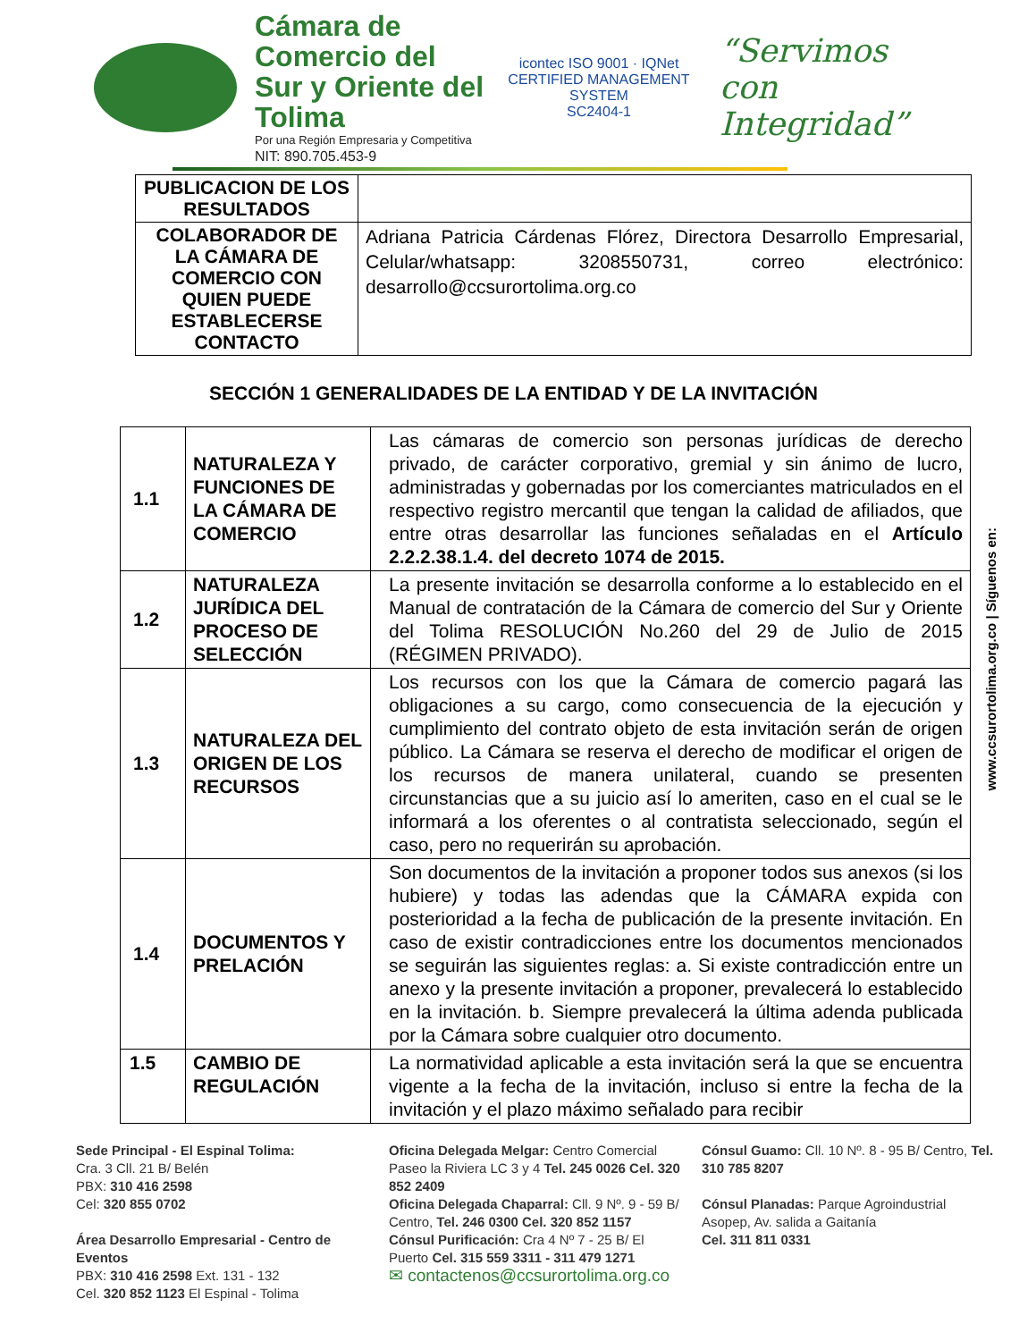Cámara de Comercio del Sur y Oriente del Tolima
Por una Región Empresaria y Competitiva
NIT: 890.705.453-9
icontec ISO 9001 · IQNet CERTIFIED MANAGEMENT SYSTEM
SC2404-1
“Servimos con Integridad”
| PUBLICACION DE LOS RESULTADOS | |
| COLABORADOR DE LA CÁMARA DE COMERCIO CON QUIEN PUEDE ESTABLECERSE CONTACTO | Adriana Patricia Cárdenas Flórez, Directora Desarrollo Empresarial, Celular/whatsapp: 3208550731, correo electrónico: desarrollo@ccsurortolima.org.co |
SECCIÓN 1 GENERALIDADES DE LA ENTIDAD Y DE LA INVITACIÓN
| 1.1 | NATURALEZA Y FUNCIONES DE LA CÁMARA DE COMERCIO | Las cámaras de comercio son personas jurídicas de derecho privado, de carácter corporativo, gremial y sin ánimo de lucro, administradas y gobernadas por los comerciantes matriculados en el respectivo registro mercantil que tengan la calidad de afiliados, que entre otras desarrollar las funciones señaladas en el Artículo 2.2.2.38.1.4. del decreto 1074 de 2015. |
| 1.2 | NATURALEZA JURÍDICA DEL PROCESO DE SELECCIÓN | La presente invitación se desarrolla conforme a lo establecido en el Manual de contratación de la Cámara de comercio del Sur y Oriente del Tolima RESOLUCIÓN No.260 del 29 de Julio de 2015 (RÉGIMEN PRIVADO). |
| 1.3 | NATURALEZA DEL ORIGEN DE LOS RECURSOS | Los recursos con los que la Cámara de comercio pagará las obligaciones a su cargo, como consecuencia de la ejecución y cumplimiento del contrato objeto de esta invitación serán de origen público. La Cámara se reserva el derecho de modificar el origen de los recursos de manera unilateral, cuando se presenten circunstancias que a su juicio así lo ameriten, caso en el cual se le informará a los oferentes o al contratista seleccionado, según el caso, pero no requerirán su aprobación. |
| 1.4 | DOCUMENTOS Y PRELACIÓN | Son documentos de la invitación a proponer todos sus anexos (si los hubiere) y todas las adendas que la CÁMARA expida con posterioridad a la fecha de publicación de la presente invitación. En caso de existir contradicciones entre los documentos mencionados se seguirán las siguientes reglas: a. Si existe contradicción entre un anexo y la presente invitación a proponer, prevalecerá lo establecido en la invitación. b. Siempre prevalecerá la última adenda publicada por la Cámara sobre cualquier otro documento. |
| 1.5 | CAMBIO DE REGULACIÓN | La normatividad aplicable a esta invitación será la que se encuentra vigente a la fecha de la invitación, incluso si entre la fecha de la invitación y el plazo máximo señalado para recibir |
www.ccsurortolima.org.co | Síguenos en:
Sede Principal - El Espinal Tolima:
Cra. 3 Cll. 21 B/ Belén
PBX: 310 416 2598
Cel: 320 855 0702
Área Desarrollo Empresarial - Centro de Eventos
PBX: 310 416 2598 Ext. 131 - 132
Cel. 320 852 1123 El Espinal - Tolima
Oficina Delegada Melgar: Centro Comercial Paseo la Riviera LC 3 y 4 Tel. 245 0026 Cel. 320 852 2409
Oficina Delegada Chaparral: Cll. 9 Nº. 9 - 59 B/ Centro, Tel. 246 0300 Cel. 320 852 1157
Cónsul Purificación: Cra 4 Nº 7 - 25 B/ El Puerto Cel. 315 559 3311 - 311 479 1271
✉ contactenos@ccsurortolima.org.co
Cónsul Guamo: Cll. 10 Nº. 8 - 95 B/ Centro, Tel. 310 785 8207
Cónsul Planadas: Parque Agroindustrial Asopep, Av. salida a Gaitanía
Cel. 311 811 0331